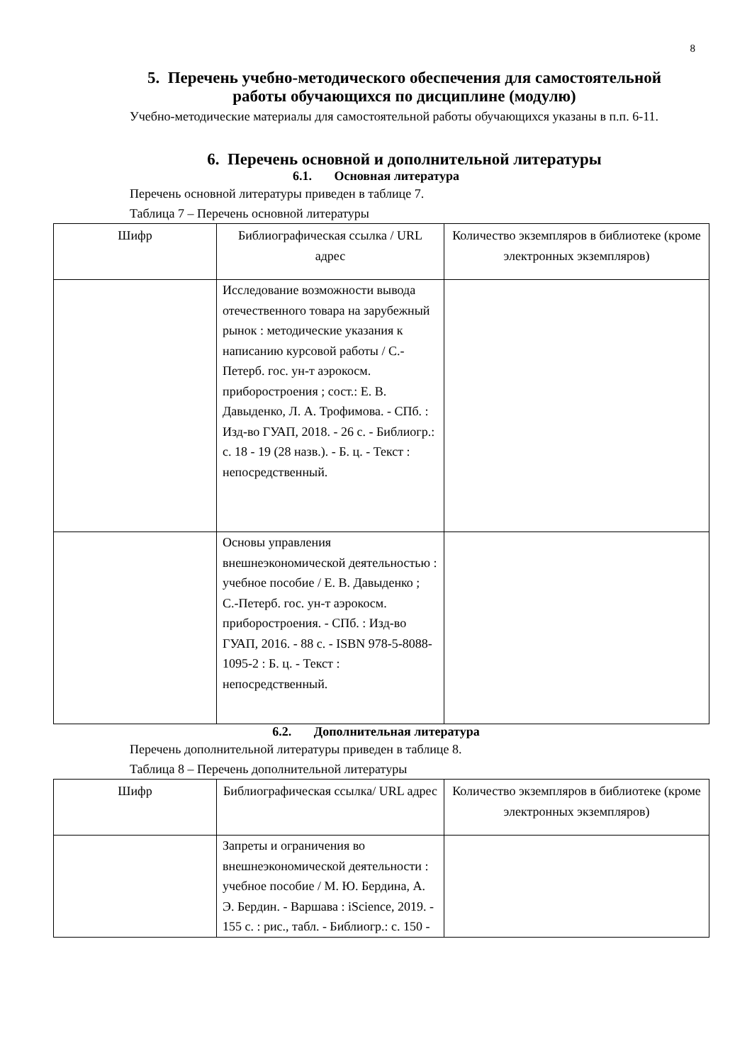8
5. Перечень учебно-методического обеспечения для самостоятельной работы обучающихся по дисциплине (модулю)
Учебно-методические материалы для самостоятельной работы обучающихся указаны в п.п. 6-11.
6. Перечень основной и дополнительной литературы
6.1. Основная литература
Перечень основной литературы приведен в таблице 7.
Таблица 7 – Перечень основной литературы
| Шифр | Библиографическая ссылка / URL адрес | Количество экземпляров в библиотеке (кроме электронных экземпляров) |
| --- | --- | --- |
| | Исследование возможности вывода отечественного товара на зарубежный рынок : методические указания к написанию курсовой работы / С.-Петерб. гос. ун-т аэрокосм. приборостроения ; сост.: Е. В. Давыденко, Л. А. Трофимова. - СПб. : Изд-во ГУАП, 2018. - 26 с. - Библиогр.: с. 18 - 19 (28 назв.). - Б. ц. - Текст : непосредственный. | |
| | Основы управления внешнеэкономической деятельностью : учебное пособие / Е. В. Давыденко ; С.-Петерб. гос. ун-т аэрокосм. приборостроения. - СПб. : Изд-во ГУАП, 2016. - 88 с. - ISBN 978-5-8088-1095-2 : Б. ц. - Текст : непосредственный. | |
6.2. Дополнительная литература
Перечень дополнительной литературы приведен в таблице 8.
Таблица 8 – Перечень дополнительной литературы
| Шифр | Библиографическая ссылка/ URL адрес | Количество экземпляров в библиотеке (кроме электронных экземпляров) |
| --- | --- | --- |
| | Запреты и ограничения во внешнеэкономической деятельности : учебное пособие / М. Ю. Бердина, А. Э. Бердин. - Варшава : iScience, 2019. - 155 с. : рис., табл. - Библиогр.: с. 150 - | |